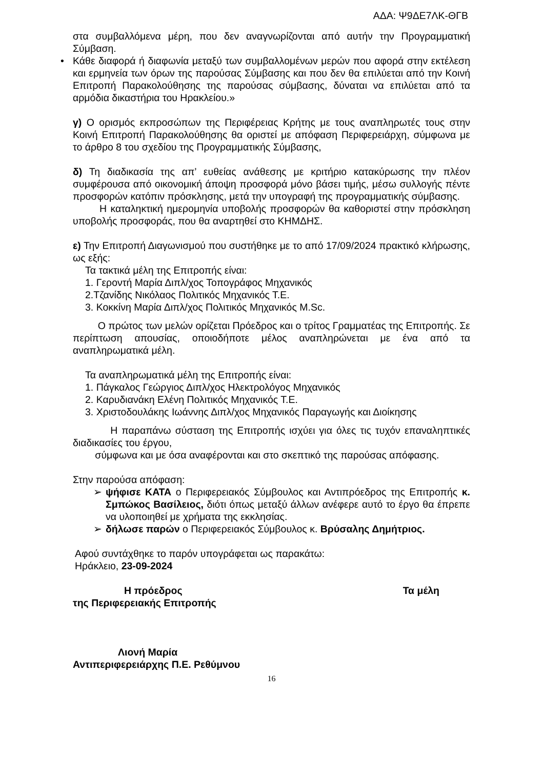ΑΔΑ: Ψ9ΔΕ7ΛΚ-ΘΓΒ
στα συμβαλλόμενα μέρη, που δεν αναγνωρίζονται από αυτήν την Προγραμματική Σύμβαση.
• Κάθε διαφορά ή διαφωνία μεταξύ των συμβαλλομένων μερών που αφορά στην εκτέλεση και ερμηνεία των όρων της παρούσας Σύμβασης και που δεν θα επιλύεται από την Κοινή Επιτροπή Παρακολούθησης της παρούσας σύμβασης, δύναται να επιλύεται από τα αρμόδια δικαστήρια του Ηρακλείου.»
γ) Ο ορισμός εκπροσώπων της Περιφέρειας Κρήτης με τους αναπληρωτές τους στην Κοινή Επιτροπή Παρακολούθησης θα οριστεί με απόφαση Περιφερειάρχη, σύμφωνα με το άρθρο 8 του σχεδίου της Προγραμματικής Σύμβασης,
δ) Τη διαδικασία της απ’ ευθείας ανάθεσης με κριτήριο κατακύρωσης την πλέον συμφέρουσα από οικονομική άποψη προσφορά μόνο βάσει τιμής, μέσω συλλογής πέντε προσφορών κατόπιν πρόσκλησης, μετά την υπογραφή της προγραμματικής σύμβασης.
Η καταληκτική ημερομηνία υποβολής προσφορών θα καθοριστεί στην πρόσκληση υποβολής προσφοράς, που θα αναρτηθεί στο ΚΗΜΔΗΣ.
ε) Την Επιτροπή Διαγωνισμού που συστήθηκε με το από 17/09/2024 πρακτικό κλήρωσης, ως εξής:
Τα τακτικά μέλη της Επιτροπής είναι:
1. Γεροντή Μαρία Διπλ/χος Τοπογράφος Μηχανικός
2.Τζανίδης Νικόλαος Πολιτικός Μηχανικός Τ.Ε.
3. Κοκκίνη Μαρία Διπλ/χος Πολιτικός Μηχανικός M.Sc.
Ο πρώτος των μελών ορίζεται Πρόεδρος και ο τρίτος Γραμματέας της Επιτροπής. Σε περίπτωση απουσίας, οποιοδήποτε μέλος αναπληρώνεται με ένα από τα αναπληρωματικά μέλη.
Τα αναπληρωματικά μέλη της Επιτροπής είναι:
1. Πάγκαλος Γεώργιος Διπλ/χος Ηλεκτρολόγος Μηχανικός
2. Καρυδιανάκη Ελένη Πολιτικός Μηχανικός Τ.Ε.
3. Χριστοδουλάκης Ιωάννης Διπλ/χος Μηχανικός Παραγωγής και Διοίκησης
Η παραπάνω σύσταση της Επιτροπής ισχύει για όλες τις τυχόν επαναληπτικές διαδικασίες του έργου,
σύμφωνα και με όσα αναφέρονται και στο σκεπτικό της παρούσας απόφασης.
Στην παρούσα απόφαση:
➢ ψήφισε ΚΑΤΑ ο Περιφερειακός Σύμβουλος και Αντιπρόεδρος της Επιτροπής κ. Σμπώκος Βασίλειος, διότι όπως μεταξύ άλλων ανέφερε αυτό το έργο θα έπρεπε να υλοποιηθεί με χρήματα της εκκλησίας.
➢ δήλωσε παρών ο Περιφερειακός Σύμβουλος κ. Βρύσαλης Δημήτριος.
Αφού συντάχθηκε το παρόν υπογράφεται ως παρακάτω:
Ηράκλειο, 23-09-2024
Η πρόεδρος Τα μέλη
της Περιφερειακής Επιτροπής
Λιονή Μαρία
Αντιπεριφερειάρχης Π.Ε. Ρεθύμνου
16